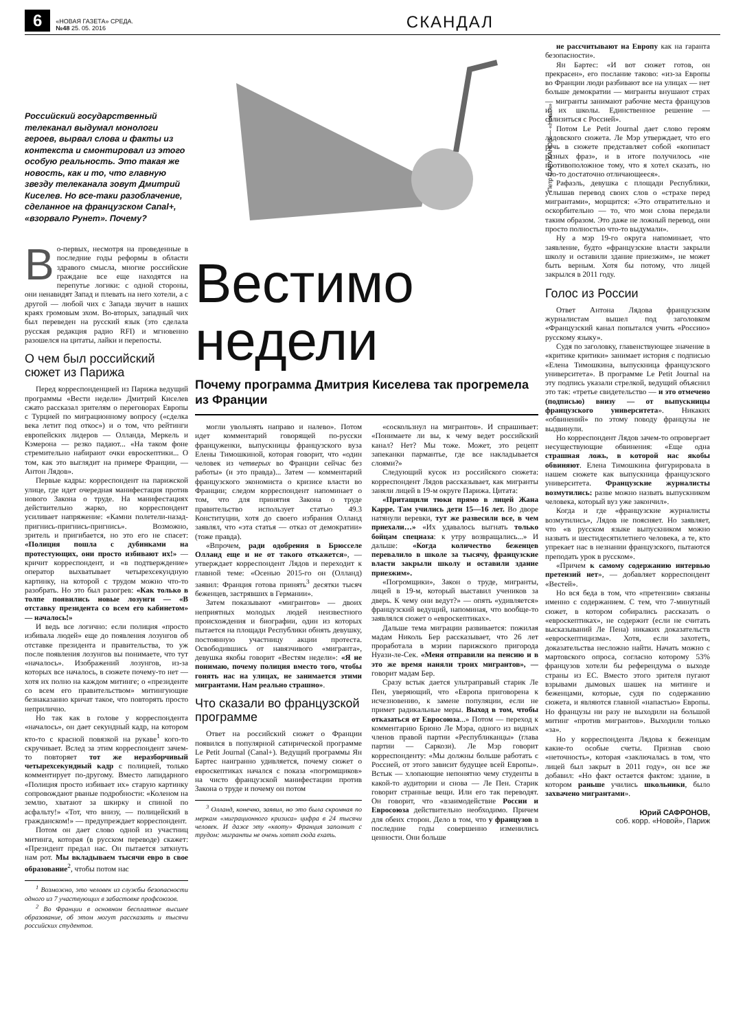6 «НОВАЯ ГАЗЕТА» СРЕДА.
№48 25. 05. 2016 СКАНДАЛ
Российский государственный телеканал выдумал монологи героев, вырвал слова и факты из контекста и смонтировал из этого особую реальность. Это такая же новость, как и то, что главную звезду телеканала зовут Дмитрий Киселев. Но все-таки разоблачение, сделанное на французском Canal+, «взорвало Рунет». Почему?
Во-первых, несмотря на проведенные в последние годы реформы в области здравого смысла, многие российские граждане все еще находятся на перепутье логики: с одной стороны, они ненавидят Запад и плевать на него хотели, а с другой — любой чих с Запада звучит в наших краях громовым эхом. Во-вторых, западный чих был переведен на русский язык (это сделала русская редакция радио RFI) и мгновенно разошелся на цитаты, лайки и перепосты.
О чем был российский сюжет из Парижа
Перед корреспонденцией из Парижа ведущий программы «Вести недели» Дмитрий Киселев сжато рассказал зрителям о переговорах Европы с Турцией по миграционному вопросу («сделка века летит под откос») и о том, что рейтинги европейских лидеров — Олланда, Меркель и Кэмерона — резко падают... «На таком фоне стремительно набирают очки евроскептики... О том, как это выглядит на примере Франции, — Антон Лядов».
Первые кадры: корреспондент на парижской улице, где идет очередная манифестация против нового Закона о труде. На манифестациях действительно жарко, но корреспондент усиливает напряжение: «Камни полетели-назад-пригнись-пригнись-пригнись». Возможно, зритель и пригибается, но это его не спасет: «Полиция пошла с дубинками на протестующих, они просто избивают их!» — кричит корреспондент, и «в подтверждение» оператор выхватывает четырехсекундную картинку, на которой с трудом можно что-то разобрать. Но это был разогрев: «Как только в толпе появились новые лозунги — «В отставку президента со всем его кабинетом» — началось!»
И ведь все логично: если полиция «просто избивала людей» еще до появления лозунгов об отставке президента и правительства, то уж после появления лозунгов вы понимаете, что тут «началось». Изображений лозунгов, из-за которых все началось, в сюжете почему-то нет — хотя их полно на каждом митинге; о «президенте со всем его правительством» митингующие безнаказанно кричат такое, что повторять просто неприлично.
Но так как в голове у корреспондента «началось», он дает секундный кадр, на котором кто-то с красной повязкой на рукаве<sup>1</sup> кого-то скручивает. Вслед за этим корреспондент зачем-то повторяет тот же неразборчивый четырехсекундный кадр с полицией, только комментирует по-другому. Вместо лапидарного «Полиция просто избивает их» старую картинку сопровождают рваные подробности: «Коленом на землю, хватают за шкирку и спиной по асфальту!» «Тот, что внизу, — полицейский в гражданском!» — предупреждает корреспондент.
Потом он дает слово одной из участниц митинга, которая (в русском переводе) скажет: «Президент предал нас. Он пытается заткнуть нам рот. Мы вкладываем тысячи евро в свое образование<sup>2</sup>, чтобы потом нас
<sup>1</sup> Возможно, это человек из службы безопасности одного из 7 участвующих в забастовке профсоюзов.
<sup>2</sup> Во Франции в основном бесплатное высшее образование, об этом могут рассказать и тысячи российских студентов.
Петр САРУХАНОВ — «Новая»
Вестимо
недели
Почему программа Дмитрия Киселева так прогремела из Франции
могли увольнять направо и налево». Потом идет комментарий говорящей по-русски француженки, выпускницы французского вуза Елены Тимошкиной, которая говорит, что «один человек из четверых во Франции сейчас без работы» (и это правда)... Затем — комментарий французского экономиста о кризисе власти во Франции; следом корреспондент напоминает о том, что для принятия Закона о труде правительство использует статью 49.3 Конституции, хотя до своего избрания Олланд заявлял, что «эта статья — отказ от демократии» (тоже правда).
«Впрочем, ради одобрения в Брюсселе Олланд еще и не от такого откажется», — утверждает корреспондент Лядов и переходит к главной теме: «Осенью 2015-го он (Олланд) заявил: Франция готова принять<sup>3</sup> десятки тысяч беженцев, застрявших в Германии».
Затем показывают «мигрантов» — двоих неприятных молодых людей неизвестного происхождения и биографии, один из которых пытается на площади Республики обнять девушку, постоянную участницу акции протеста. Освободившись от навязчивого «мигранта», девушка якобы говорит «Вестям недели»: «Я не понимаю, почему полиция вместо того, чтобы гонять нас на улицах, не занимается этими мигрантами. Нам реально страшно».
Что сказали во французской программе
Ответ на российский сюжет о Франции появился в популярной сатирической программе Le Petit Journal (Canal+). Ведущий программы Ян Бартес наигранно удивляется, почему сюжет о евроскептиках начался с показа «погромщиков» на чисто французской манифестации против Закона о труде и почему он потом
<sup>3</sup> Олланд, конечно, заявил, но это была скромная по меркам «миграционного кризиса» цифра в 24 тысячи человек. И даже эту «квоту» Франция заполнит с трудом: мигранты не очень хотят сюда ехать.
«соскользнул на мигрантов». И спрашивает: «Понимаете ли вы, к чему ведет российский канал? Нет? Мы тоже. Может, это рецепт запеканки пармантье, где все накладывается слоями?»
Следующий кусок из российского сюжета: корреспондент Лядов рассказывает, как мигранты заняли лицей в 19-м округе Парижа. Цитата:
«Притащили тюки прямо в лицей Жана Карре. Там учились дети 15—16 лет. Во дворе натянули веревки, тут же развесили все, в чем приехали…» «Их удавалось выгнать только бойцам спецназа: к утру возвращались...» И дальше: «Когда количество беженцев перевалило в школе за тысячу, французские власти закрыли школу и оставили здание приезжим».
«Погромщики», Закон о труде, мигранты, лицей в 19-м, который выставил учеников за дверь. К чему они ведут?» — опять «удивляется» французский ведущий, напоминая, что вообще-то заявлялся сюжет о «евроскептиках».
Дальше тема миграции развивается: пожилая мадам Николь Бер рассказывает, что 26 лет проработала в мэрии парижского пригорода Нуази-ле-Сек. «Меня отправили на пенсию и в это же время наняли троих мигрантов», — говорит мадам Бер.
Сразу встык дается ультраправый старик Ле Пен, уверяющий, что «Европа приговорена к исчезновению, к замене популяции, если не примет радикальные меры. Выход в том, чтобы отказаться от Евросоюза...» Потом — переход к комментарию Брюно Ле Мэра, одного из видных членов правой партии «Республиканцы» (глава партии — Саркози). Ле Мэр говорит корреспонденту: «Мы должны больше работать с Россией, от этого зависит будущее всей Европы». Встык — хлопающие непонятно чему студенты в какой-то аудитории и снова — Ле Пен. Старик говорит странные вещи. Или его так переводят. Он говорит, что «взаимодействие России и Евросоюза действительно необходимо. Причем для обеих сторон. Дело в том, что у французов в последние годы совершенно изменились ценности. Они больше
не рассчитывают на Европу как на гаранта безопасности».
Ян Бартес: «И вот сюжет готов, он прекрасен», его послание таково: «из-за Европы во Франции люди разбивают все на улицах — нет больше демократии — мигранты внушают страх — мигранты занимают рабочие места французов и их школы. Единственное решение — сблизиться с Россией».
Потом Le Petit Journal дает слово героям лядовского сюжета. Ле Мэр утверждает, что его речь в сюжете представляет собой «копипаст разных фраз», и в итоге получилось «не противоположное тому, что я хотел сказать, но что-то достаточно отличающееся».
Рафаэль, девушка с площади Республики, услышав перевод своих слов о «страхе перед мигрантами», морщится: «Это отвратительно и оскорбительно — то, что мои слова передали таким образом. Это даже не ложный перевод, они просто полностью что-то выдумали».
Ну а мэр 19-го округа напоминает, что заявление, будто «французские власти закрыли школу и оставили здание приезжим», не может быть верным. Хотя бы потому, что лицей закрылся в 2011 году.
Голос из России
Ответ Антона Лядова французским журналистам вышел под заголовком «Французский канал попытался учить «Россию» русскому языку».
Судя по заголовку, главенствующее значение в «критике критики» занимает история с подписью «Елена Тимошкина, выпускница французского университета». В программе Le Petit Journal на эту подпись указали стрелкой, ведущий объяснил это так: «третье свидетельство — и это отмечено (подписью) внизу — от выпускницы французского университета». Никаких «обвинений» по этому поводу французы не выдвинули.
Но корреспондент Лядов зачем-то опровергает несуществующие обвинения: «Еще одна страшная ложь, в которой нас якобы обвиняют. Елена Тимошкина фигурировала в нашем сюжете как выпускница французского университета. Французские журналисты возмутились: разве можно назвать выпускником человека, который вуз уже закончил».
Когда и где «французские журналисты возмутились», Лядов не поясняет. Но заявляет, что «в русском языке выпускником можно назвать и шестидесятилетнего человека, а те, кто упрекает нас в незнании французского, пытаются преподать урок в русском».
«Причем к самому содержанию интервью претензий нет», — добавляет корреспондент «Вестей».
Но вся беда в том, что «претензии» связаны именно с содержанием. С тем, что 7-минутный сюжет, в котором собирались рассказать о «евроскептиках», не содержит (если не считать высказываний Ле Пена) никаких доказательств «евроскептицизма». Хотя, если захотеть, доказательства несложно найти. Начать можно с мартовского опроса, согласно которому 53% французов хотели бы референдума о выходе страны из ЕС. Вместо этого зрителя пугают взрывами дымовых шашек на митинге и беженцами, которые, судя по содержанию сюжета, и являются главной «напастью» Европы. Но французы ни разу не выходили на большой митинг «против мигрантов». Выходили только «за».
Но у корреспондента Лядова к беженцам какие-то особые счеты. Признав свою «неточность», которая «заключалась в том, что лицей был закрыт в 2011 году», он все же добавил: «Но факт остается фактом: здание, в котором раньше учились школьники, было захвачено мигрантами».
Юрий САФРОНОВ,
соб. корр. «Новой», Париж